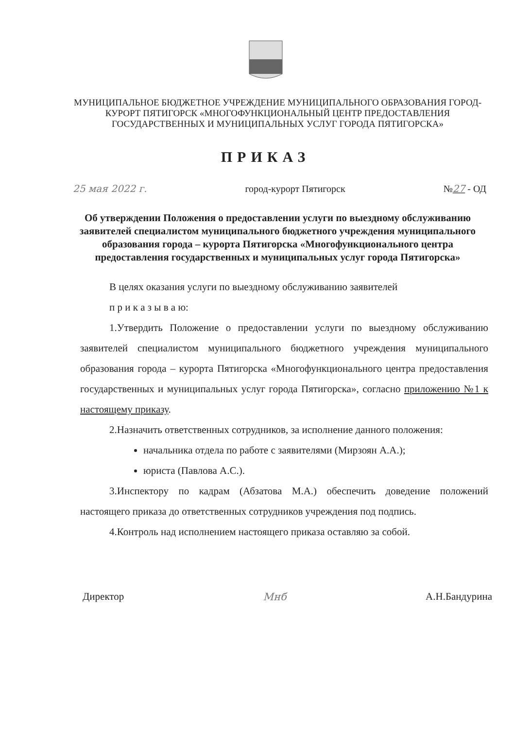МУНИЦИПАЛЬНОЕ БЮДЖЕТНОЕ УЧРЕЖДЕНИЕ МУНИЦИПАЛЬНОГО ОБРАЗОВАНИЯ ГОРОД-КУРОРТ ПЯТИГОРСК «МНОГОФУНКЦИОНАЛЬНЫЙ ЦЕНТР ПРЕДОСТАВЛЕНИЯ ГОСУДАРСТВЕННЫХ И МУНИЦИПАЛЬНЫХ УСЛУГ ГОРОДА ПЯТИГОРСКА»
ПРИКАЗ
25 мая 2022 г. город-курорт Пятигорск №27 - ОД
Об утверждении Положения о предоставлении услуги по выездному обслуживанию заявителей специалистом муниципального бюджетного учреждения муниципального образования города – курорта Пятигорска «Многофункционального центра предоставления государственных и муниципальных услуг города Пятигорска»
В целях оказания услуги по выездному обслуживанию заявителей
п р и к а з ы в а ю:
1.Утвердить Положение о предоставлении услуги по выездному обслуживанию заявителей специалистом муниципального бюджетного учреждения муниципального образования города – курорта Пятигорска «Многофункционального центра предоставления государственных и муниципальных услуг города Пятигорска», согласно приложению №1 к настоящему приказу.
2.Назначить ответственных сотрудников, за исполнение данного положения:
начальника отдела по работе с заявителями (Мирзоян А.А.);
юриста (Павлова А.С.).
3.Инспектору по кадрам (Абзатова М.А.) обеспечить доведение положений настоящего приказа до ответственных сотрудников учреждения под подпись.
4.Контроль над исполнением настоящего приказа оставляю за собой.
Директор Мнб А.Н.Бандурина